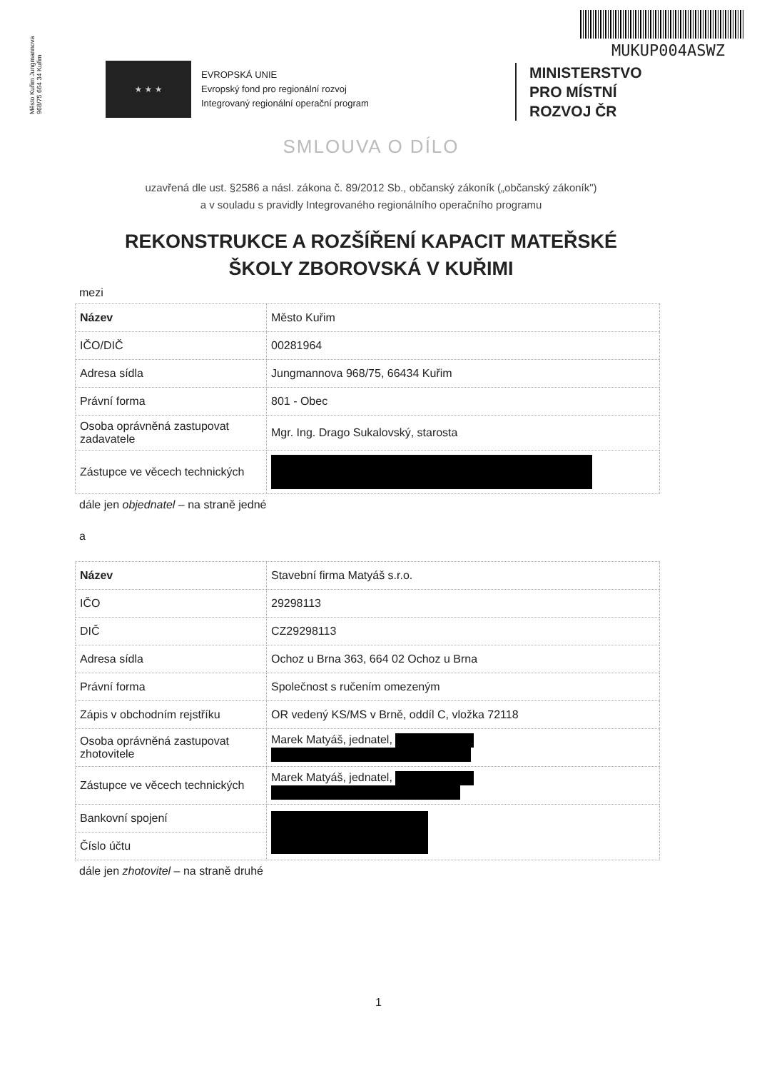Město Kuřim Jungmannova 968/75 664 34 Kuřim
MUKUP004ASWZ
★ ★ ★
EVROPSKÁ UNIE
Evropský fond pro regionální rozvoj
Integrovaný regionální operační program
MINISTERSTVO
PRO MÍSTNÍ
ROZVOJ ČR
SMLOUVA O DÍLO
uzavřená dle ust. §2586 a násl. zákona č. 89/2012 Sb., občanský zákoník („občanský zákoník")
a v souladu s pravidly Integrovaného regionálního operačního programu
REKONSTRUKCE A ROZŠÍŘENÍ KAPACIT MATEŘSKÉ
ŠKOLY ZBOROVSKÁ V KUŘIMI
mezi
| Název | Město Kuřim |
| IČO/DIČ | 00281964 |
| Adresa sídla | Jungmannova 968/75, 66434 Kuřim |
| Právní forma | 801 - Obec |
| Osoba oprávněná zastupovat zadavatele | Mgr. Ing. Drago Sukalovský, starosta |
| Zástupce ve věcech technických | |
dále jen objednatel – na straně jedné
a
| Název | Stavební firma Matyáš s.r.o. |
| IČO | 29298113 |
| DIČ | CZ29298113 |
| Adresa sídla | Ochoz u Brna 363, 664 02 Ochoz u Brna |
| Právní forma | Společnost s ručením omezeným |
| Zápis v obchodním rejstříku | OR vedený KS/MS v Brně, oddíl C, vložka 72118 |
| Osoba oprávněná zastupovat zhotovitele | Marek Matyáš, jednatel, |
| Zástupce ve věcech technických | Marek Matyáš, jednatel, |
| Bankovní spojení | |
| Číslo účtu | |
dále jen zhotovitel – na straně druhé
1